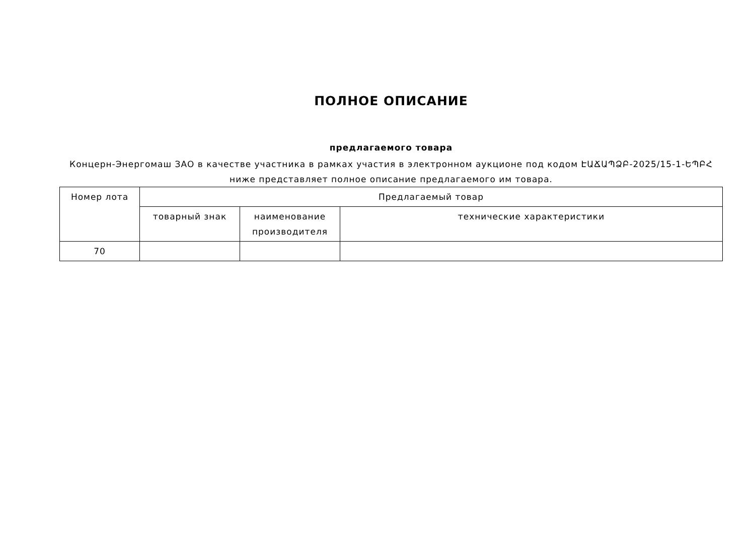ПОЛНОЕ ОПИСАНИЕ
предлагаемого товара
Концерн-Энергомаш ЗАО в качестве участника в рамках участия в электронном аукционе под кодом ԷԱՃԱՊՁԲ-2025/15-1-ԵՊԲՀ ниже представляет полное описание предлагаемого им товара.
| Номер лота | Предлагаемый товар | | |
| --- | --- | --- | --- |
| | товарный знак | наименование производителя | технические характеристики |
| 70 | | | |